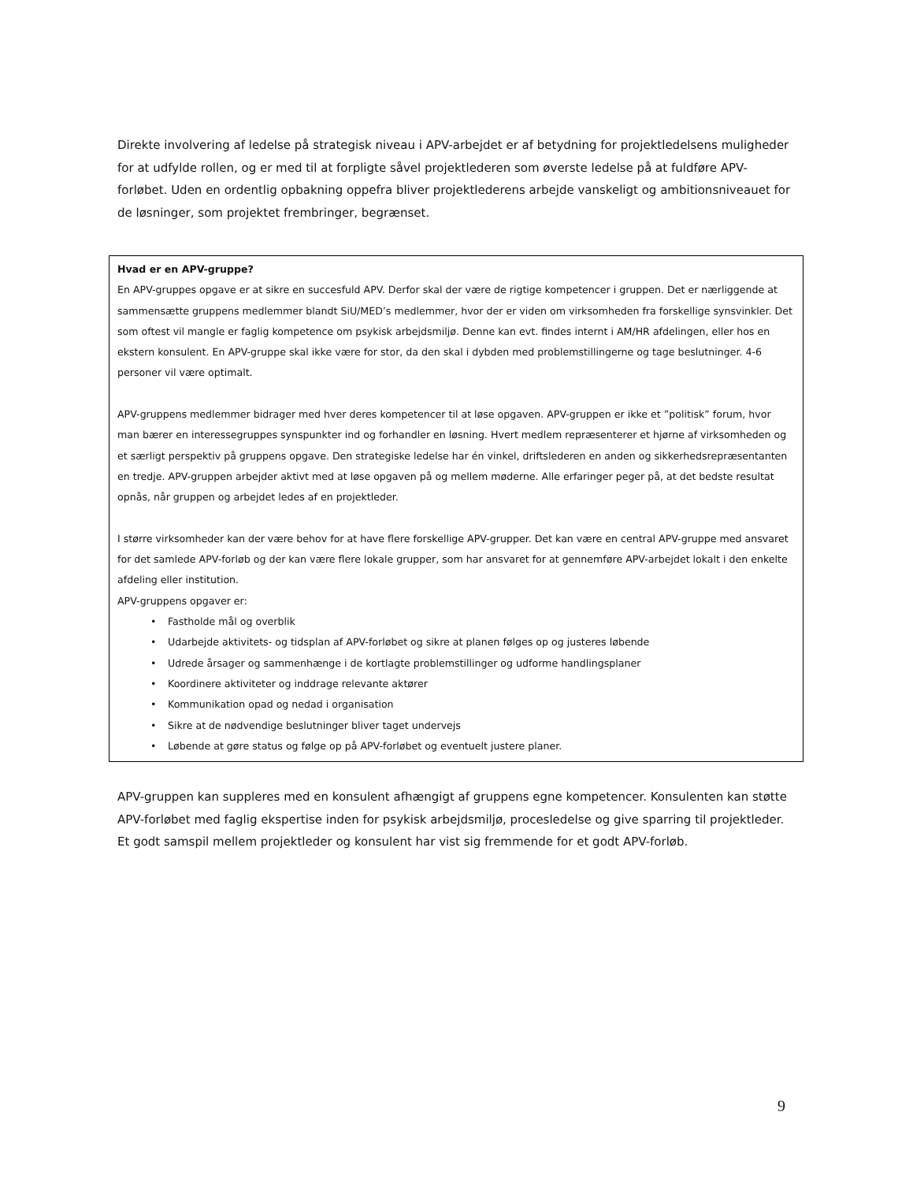Direkte involvering af ledelse på strategisk niveau i APV-arbejdet er af betydning for projektledelsens muligheder for at udfylde rollen, og er med til at forpligte såvel projektlederen som øverste ledelse på at fuldføre APV-forløbet. Uden en ordentlig opbakning oppefra bliver projektlederens arbejde vanskeligt og ambitionsniveauet for de løsninger, som projektet frembringer, begrænset.
Hvad er en APV-gruppe?
En APV-gruppes opgave er at sikre en succesfuld APV. Derfor skal der være de rigtige kompetencer i gruppen. Det er nærliggende at sammensætte gruppens medlemmer blandt SiU/MED’s medlemmer, hvor der er viden om virksomheden fra forskellige synsvinkler. Det som oftest vil mangle er faglig kompetence om psykisk arbejdsmiljø. Denne kan evt. findes internt i AM/HR afdelingen, eller hos en ekstern konsulent. En APV-gruppe skal ikke være for stor, da den skal i dybden med problemstillingerne og tage beslutninger. 4-6 personer vil være optimalt.
APV-gruppens medlemmer bidrager med hver deres kompetencer til at løse opgaven. APV-gruppen er ikke et ”politisk” forum, hvor man bærer en interessegruppes synspunkter ind og forhandler en løsning. Hvert medlem repræsenterer et hjørne af virksomheden og et særligt perspektiv på gruppens opgave. Den strategiske ledelse har én vinkel, driftslederen en anden og sikkerhedsrepræsentanten en tredje. APV-gruppen arbejder aktivt med at løse opgaven på og mellem møderne. Alle erfaringer peger på, at det bedste resultat opnås, når gruppen og arbejdet ledes af en projektleder.
I større virksomheder kan der være behov for at have flere forskellige APV-grupper. Det kan være en central APV-gruppe med ansvaret for det samlede APV-forløb og der kan være flere lokale grupper, som har ansvaret for at gennemføre APV-arbejdet lokalt i den enkelte afdeling eller institution.
APV-gruppens opgaver er:
• Fastholde mål og overblik
• Udarbejde aktivitets- og tidsplan af APV-forløbet og sikre at planen følges op og justeres løbende
• Udrede årsager og sammenhænge i de kortlagte problemstillinger og udforme handlingsplaner
• Koordinere aktiviteter og inddrage relevante aktører
• Kommunikation opad og nedad i organisation
• Sikre at de nødvendige beslutninger bliver taget undervejs
• Løbende at gøre status og følge op på APV-forløbet og eventuelt justere planer.
APV-gruppen kan suppleres med en konsulent afhængigt af gruppens egne kompetencer. Konsulenten kan støtte APV-forløbet med faglig ekspertise inden for psykisk arbejdsmiljø, procesledelse og give sparring til projektleder. Et godt samspil mellem projektleder og konsulent har vist sig fremmende for et godt APV-forløb.
9